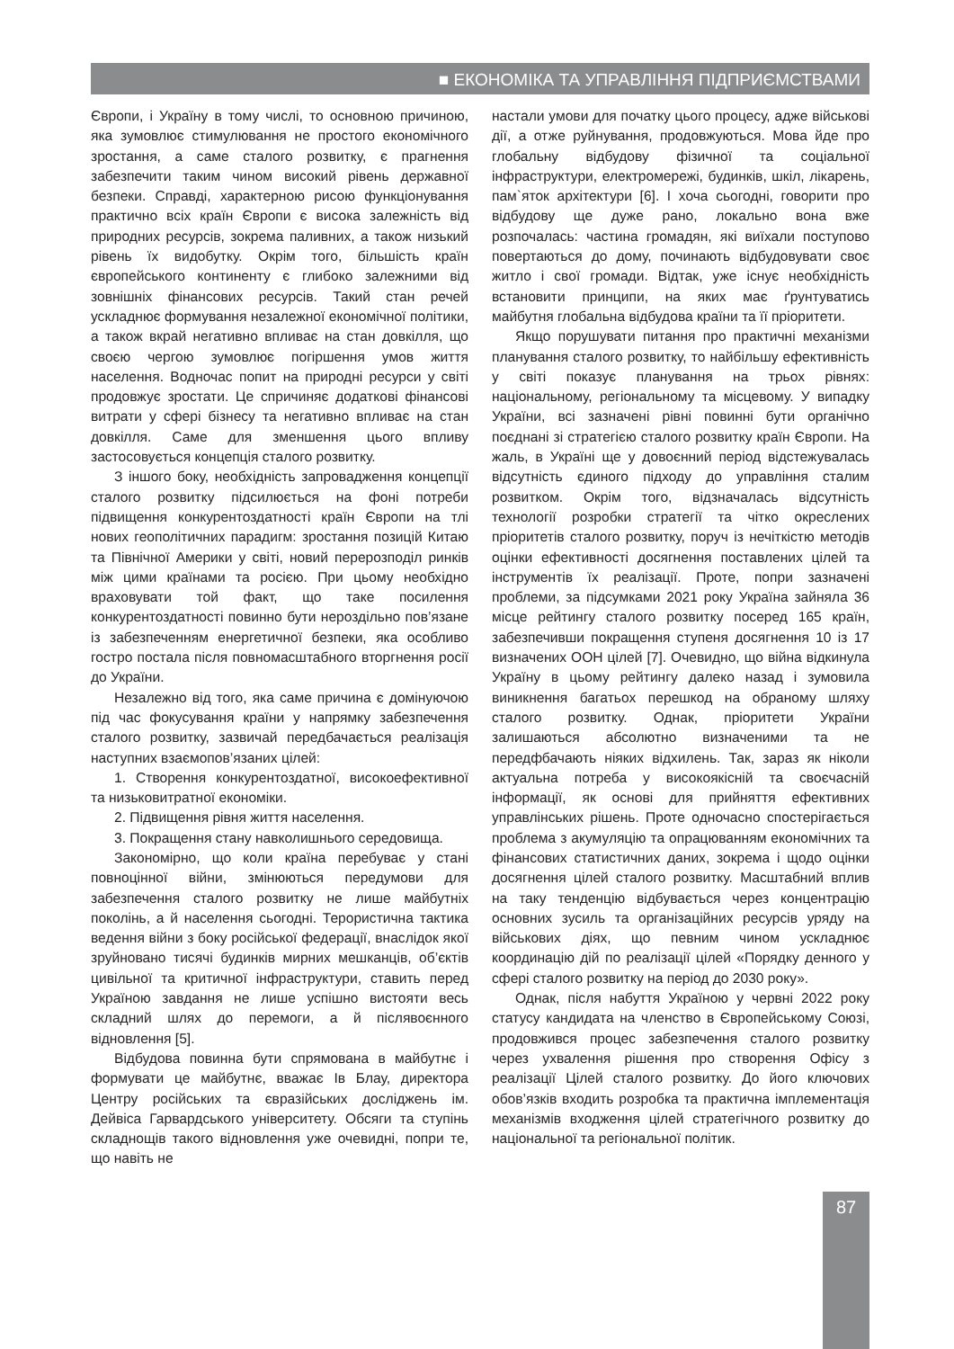■ ЕКОНОМІКА ТА УПРАВЛІННЯ ПІДПРИЄМСТВАМИ
Європи, і Україну в тому числі, то основною причиною, яка зумовлює стимулювання не простого економічного зростання, а саме сталого розвитку, є прагнення забезпечити таким чином високий рівень державної безпеки. Справді, характерною рисою функціонування практично всіх країн Європи є висока залежність від природних ресурсів, зокрема паливних, а також низький рівень їх видобутку. Окрім того, більшість країн європейського континенту є глибоко залежними від зовнішніх фінансових ресурсів. Такий стан речей ускладнює формування незалежної економічної політики, а також вкрай негативно впливає на стан довкілля, що своєю чергою зумовлює погіршення умов життя населення. Водночас попит на природні ресурси у світі продовжує зростати. Це спричиняє додаткові фінансові витрати у сфері бізнесу та негативно впливає на стан довкілля. Саме для зменшення цього впливу застосовується концепція сталого розвитку.
З іншого боку, необхідність запровадження концепції сталого розвитку підсилюється на фоні потреби підвищення конкурентоздатності країн Європи на тлі нових геополітичних парадигм: зростання позицій Китаю та Північної Америки у світі, новий перерозподіл ринків між цими країнами та росією. При цьому необхідно враховувати той факт, що таке посилення конкурентоздатності повинно бути нероздільно пов’язане із забезпеченням енергетичної безпеки, яка особливо гостро постала після повномасштабного вторгнення росії до України.
Незалежно від того, яка саме причина є домінуючою під час фокусування країни у напрямку забезпечення сталого розвитку, зазвичай передбачається реалізація наступних взаємопов’язаних цілей:
1. Створення конкурентоздатної, високоефективної та низьковитратної економіки.
2. Підвищення рівня життя населення.
3. Покращення стану навколишнього середовища.
Закономірно, що коли країна перебуває у стані повноцінної війни, змінюються передумови для забезпечення сталого розвитку не лише майбутніх поколінь, а й населення сьогодні. Терористична тактика ведення війни з боку російської федерації, внаслідок якої зруйновано тисячі будинків мирних мешканців, об’єктів цивільної та критичної інфраструктури, ставить перед Україною завдання не лише успішно вистояти весь складний шлях до перемоги, а й післявоєнного відновлення [5].
Відбудова повинна бути спрямована в майбутнє і формувати це майбутнє, вважає Ів Блау, директора Центру російських та євразійських досліджень ім. Дейвіса Гарвардського університету. Обсяги та ступінь складнощів такого відновлення уже очевидні, попри те, що навіть не
настали умови для початку цього процесу, адже військові дії, а отже руйнування, продовжуються. Мова йде про глобальну відбудову фізичної та соціальної інфраструктури, електромережі, будинків, шкіл, лікарень, пам`яток архітектури [6]. І хоча сьогодні, говорити про відбудову ще дуже рано, локально вона вже розпочалась: частина громадян, які виїхали поступово повертаються до дому, починають відбудовувати своє житло і свої громади. Відтак, уже існує необхідність встановити принципи, на яких має ґрунтуватись майбутня глобальна відбудова країни та її пріоритети.
Якщо порушувати питання про практичні механізми планування сталого розвитку, то найбільшу ефективність у світі показує планування на трьох рівнях: національному, регіональному та місцевому. У випадку України, всі зазначені рівні повинні бути органічно поєднані зі стратегією сталого розвитку країн Європи. На жаль, в Україні ще у довоєнний період відстежувалась відсутність єдиного підходу до управління сталим розвитком. Окрім того, відзначалась відсутність технології розробки стратегії та чітко окреслених пріоритетів сталого розвитку, поруч із нечіткістю методів оцінки ефективності досягнення поставлених цілей та інструментів їх реалізації. Проте, попри зазначені проблеми, за підсумками 2021 року Україна зайняла 36 місце рейтингу сталого розвитку посеред 165 країн, забезпечивши покращення ступеня досягнення 10 із 17 визначених ООН цілей [7]. Очевидно, що війна відкинула Україну в цьому рейтингу далеко назад і зумовила виникнення багатьох перешкод на обраному шляху сталого розвитку. Однак, пріоритети України залишаються абсолютно визначеними та не передфбачають ніяких відхилень. Так, зараз як ніколи актуальна потреба у високоякісній та своєчасній інформації, як основі для прийняття ефективних управлінських рішень. Проте одночасно спостерігається проблема з акумуляцію та опрацюванням економічних та фінансових статистичних даних, зокрема і щодо оцінки досягнення цілей сталого розвитку. Масштабний вплив на таку тенденцію відбувається через концентрацію основних зусиль та організаційних ресурсів уряду на військових діях, що певним чином ускладнює координацію дій по реалізації цілей «Порядку денного у сфері сталого розвитку на період до 2030 року».
Однак, після набуття Україною у червні 2022 року статусу кандидата на членство в Європейському Союзі, продовжився процес забезпечення сталого розвитку через ухвалення рішення про створення Офісу з реалізації Цілей сталого розвитку. До його ключових обов’язків входить розробка та практична імплементація механізмів входження цілей стратегічного розвитку до національної та регіональної політик.
87